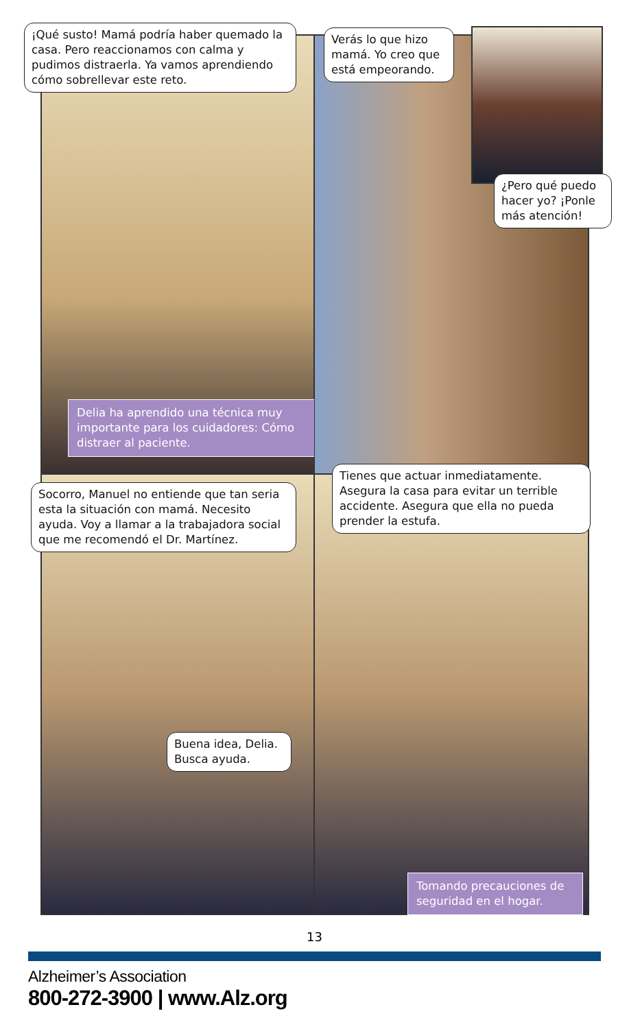Delia ha aprendido una técnica muy importante para los cuidadores: Cómo distraer al paciente.
Tomando precauciones de seguridad en el hogar.
¡Qué susto! Mamá podría haber quemado la casa. Pero reaccionamos con calma y pudimos distraerla. Ya vamos aprendiendo cómo sobrellevar este reto.
Verás lo que hizo mamá. Yo creo que está empeorando.
¿Pero qué puedo hacer yo? ¡Ponle más atención!
Socorro, Manuel no entiende que tan seria esta la situación con mamá. Necesito ayuda. Voy a llamar a la trabajadora social que me recomendó el Dr. Martínez.
Tienes que actuar inmediatamente. Asegura la casa para evitar un terrible accidente. Asegura que ella no pueda prender la estufa.
Buena idea, Delia. Busca ayuda.
13
Alzheimer’s Association
800-272-3900 | www.Alz.org